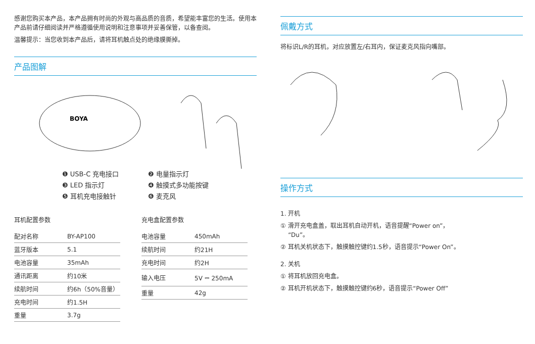感谢您购买本产品，本产品拥有时尚的外观与高品质的音质，希望能丰富您的生活。使用本产品前请仔细阅读并严格遵循使用说明和注意事项并妥善保管，以备查阅。
温馨提示：当您收到本产品后，请将耳机触点处的绝缘膜撕掉。
产品图解
BOYA
❶ USB-C 充电接口 ❷ 电量指示灯 ❸ LED 指示灯 ❹ 触摸式多功能按键 ❺ 耳机充电接触针 ❻ 麦克风
耳机配置参数
| 配对名称 | BY-AP100 |
| 蓝牙版本 | 5.1 |
| 电池容量 | 35mAh |
| 通讯距离 | 约10米 |
| 续航时间 | 约6h（50%音量） |
| 充电时间 | 约1.5H |
| 重量 | 3.7g |
充电盒配置参数
| 电池容量 | 450mAh |
| 续航时间 | 约21H |
| 充电时间 | 约2H |
| 输入电压 | 5V ⎓ 250mA |
| 重量 | 42g |
佩戴方式
将标识L/R的耳机，对应放置左/右耳内，保证麦克风指向嘴部。
操作方式
1. 开机
① 滑开充电盒盖，取出耳机自动开机，语音提醒“Power on”，
“Du”。
② 耳机关机状态下，触摸触控键约1.5秒，语音提示“Power On”。
2. 关机
① 将耳机放回充电盒。
② 耳机开机状态下，触摸触控键约6秒，语音提示“Power Off”